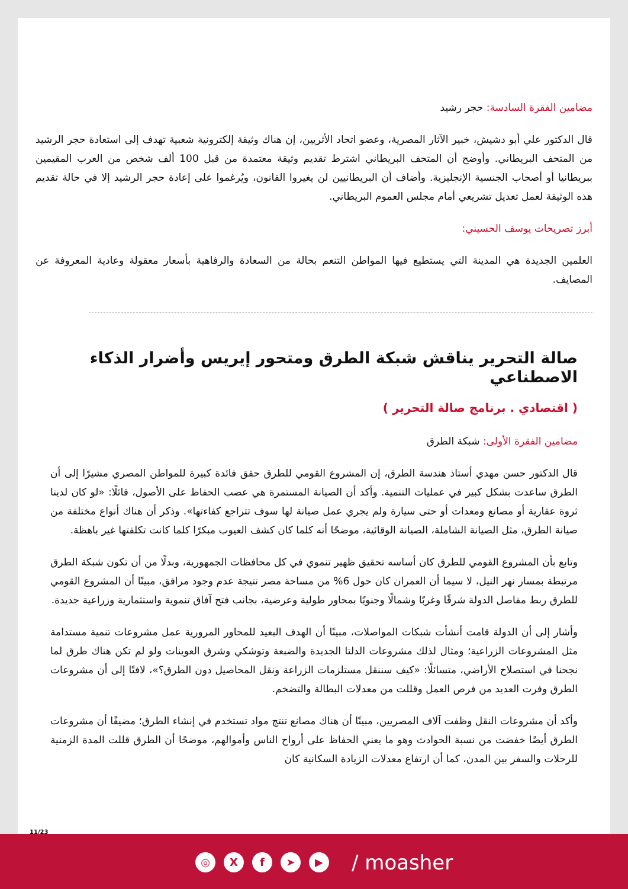مضامين الفقرة السادسة: حجر رشيد
قال الدكتور علي أبو دشيش، خبير الآثار المصرية، وعضو اتحاد الأثريين، إن هناك وثيقة إلكترونية شعبية تهدف إلى استعادة حجر الرشيد من المتحف البريطاني. وأوضح أن المتحف البريطاني اشترط تقديم وثيقة معتمدة من قبل 100 ألف شخص من العرب المقيمين ببريطانيا أو أصحاب الجنسية الإنجليزية. وأضاف أن البريطانيين لن يغيروا القانون، ويُرغموا على إعادة حجر الرشيد إلا في حالة تقديم هذه الوثيقة لعمل تعديل تشريعي أمام مجلس العموم البريطاني.
أبرز تصريحات يوسف الحسيني:
العلمين الجديدة هي المدينة التي يستطيع فيها المواطن التنعم بحالة من السعادة والرفاهية بأسعار معقولة وعادية المعروفة عن المصايف.
صالة التحرير يناقش شبكة الطرق ومتحور إيريس وأضرار الذكاء الاصطناعي
( اقتصادي . برنامج صالة التحرير )
مضامين الفقرة الأولى: شبكة الطرق
قال الدكتور حسن مهدي أستاذ هندسة الطرق، إن المشروع القومي للطرق حقق فائدة كبيرة للمواطن المصري مشيرًا إلى أن الطرق ساعدت بشكل كبير في عمليات التنمية. وأكد أن الصيانة المستمرة هي عصب الحفاظ على الأصول، قائلًا: «لو كان لدينا ثروة عقارية أو مصانع ومعدات أو حتى سيارة ولم يجري عمل صيانة لها سوف تتراجع كفاءتها». وذكر أن هناك أنواع مختلفة من صيانة الطرق، مثل الصيانة الشاملة، الصيانة الوقائية، موضحًا أنه كلما كان كشف العيوب مبكرًا كلما كانت تكلفتها غير باهظة.
وتابع بأن المشروع القومي للطرق كان أساسه تحقيق ظهير تنموي في كل محافظات الجمهورية، وبدلًا من أن تكون شبكة الطرق مرتبطة بمسار نهر النيل، لا سيما أن العمران كان حول 6% من مساحة مصر نتيجة عدم وجود مرافق، مبينًا أن المشروع القومي للطرق ربط مفاصل الدولة شرقًا وغربًا وشمالًا وجنوبًا بمحاور طولية وعرضية، بجانب فتح آفاق تنموية واستثمارية وزراعية جديدة.
وأشار إلى أن الدولة قامت أنشأت شبكات المواصلات، مبينًا أن الهدف البعيد للمحاور المرورية عمل مشروعات تنمية مستدامة مثل المشروعات الزراعية؛ ومثال لذلك مشروعات الدلتا الجديدة والضبعة وتوشكي وشرق العوينات ولو لم تكن هناك طرق لما نجحنا في استصلاح الأراضي، متسائلًا: «كيف سننقل مستلزمات الزراعة ونقل المحاصيل دون الطرق؟»، لافتًا إلى أن مشروعات الطرق وفرت العديد من فرص العمل وقللت من معدلات البطالة والتضخم.
وأكد أن مشروعات النقل وظفت آلاف المصريين، مبينًا أن هناك مصانع تنتج مواد تستخدم في إنشاء الطرق؛ مضيفًا أن مشروعات الطرق أيضًا خفضت من نسبة الحوادث وهو ما يعني الحفاظ على أرواح الناس وأموالهم، موضحًا أن الطرق قللت المدة الزمنية للرحلات والسفر بين المدن، كما أن ارتفاع معدلات الزيادة السكانية كان
11/23
◎ X f ➤ ▶
/ moasher